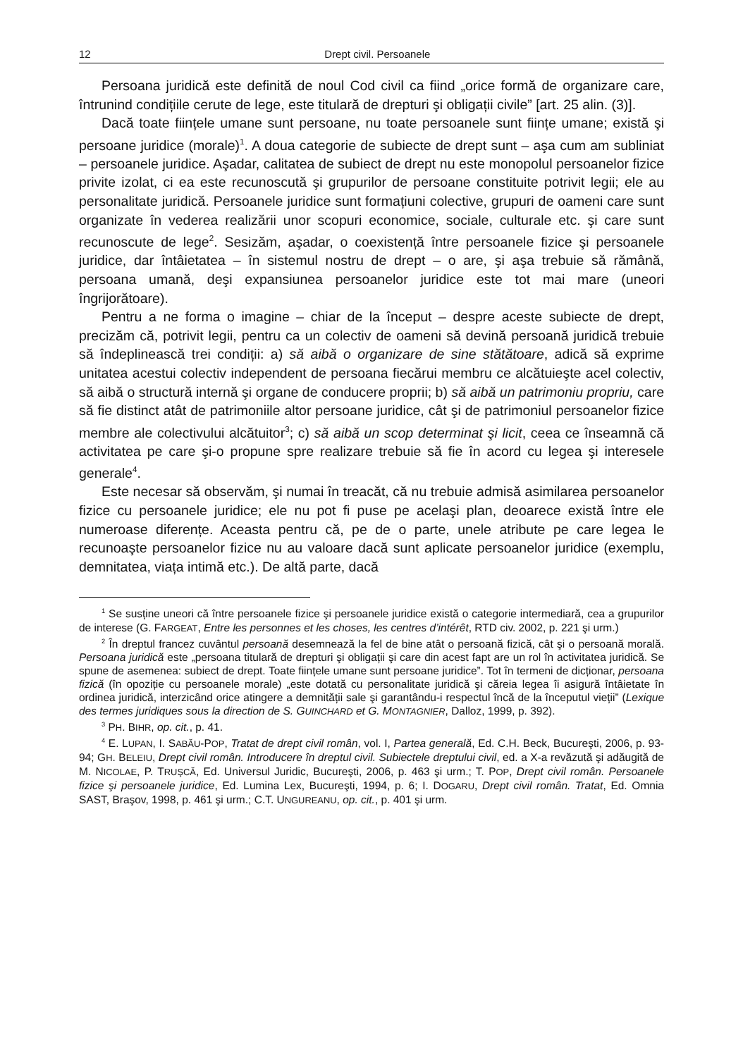12 Drept civil. Persoanele
Persoana juridică este definită de noul Cod civil ca fiind „orice formă de organizare care, întrunind condițiile cerute de lege, este titulară de drepturi şi obligații civile” [art. 25 alin. (3)].
Dacă toate ființele umane sunt persoane, nu toate persoanele sunt ființe umane; există şi persoane juridice (morale)<sup>1</sup>. A doua categorie de subiecte de drept sunt – aşa cum am subliniat – persoanele juridice. Aşadar, calitatea de subiect de drept nu este monopolul persoanelor fizice privite izolat, ci ea este recunoscută şi grupurilor de persoane constituite potrivit legii; ele au personalitate juridică. Persoanele juridice sunt formațiuni colective, grupuri de oameni care sunt organizate în vederea realizării unor scopuri economice, sociale, culturale etc. şi care sunt recunoscute de lege<sup>2</sup>. Sesizăm, aşadar, o coexistență între persoanele fizice şi persoanele juridice, dar întâietatea – în sistemul nostru de drept – o are, şi aşa trebuie să rămână, persoana umană, deşi expansiunea persoanelor juridice este tot mai mare (uneori îngrijorătoare).
Pentru a ne forma o imagine – chiar de la început – despre aceste subiecte de drept, precizăm că, potrivit legii, pentru ca un colectiv de oameni să devină persoană juridică trebuie să îndeplinească trei condiții: a) să aibă o organizare de sine stătătoare, adică să exprime unitatea acestui colectiv independent de persoana fiecărui membru ce alcătuieşte acel colectiv, să aibă o structură internă şi organe de conducere proprii; b) să aibă un patrimoniu propriu, care să fie distinct atât de patrimoniile altor persoane juridice, cât şi de patrimoniul persoanelor fizice membre ale colectivului alcătuitor<sup>3</sup>; c) să aibă un scop determinat şi licit, ceea ce înseamnă că activitatea pe care şi-o propune spre realizare trebuie să fie în acord cu legea şi interesele generale<sup>4</sup>.
Este necesar să observăm, şi numai în treacăt, că nu trebuie admisă asimilarea persoanelor fizice cu persoanele juridice; ele nu pot fi puse pe acelaşi plan, deoarece există între ele numeroase diferențe. Aceasta pentru că, pe de o parte, unele atribute pe care legea le recunoaşte persoanelor fizice nu au valoare dacă sunt aplicate persoanelor juridice (exemplu, demnitatea, viața intimă etc.). De altă parte, dacă
<sup>1</sup> Se susține uneori că între persoanele fizice şi persoanele juridice există o categorie intermediară, cea a grupurilor de interese (G. FARGEAT, Entre les personnes et les choses, les centres d’intérêt, RTD civ. 2002, p. 221 şi urm.)
<sup>2</sup> În dreptul francez cuvântul persoană desemnează la fel de bine atât o persoană fizică, cât şi o persoană morală. Persoana juridică este „persoana titulară de drepturi şi obligații şi care din acest fapt are un rol în activitatea juridică. Se spune de asemenea: subiect de drept. Toate ființele umane sunt persoane juridice”. Tot în termeni de dicționar, persoana fizică (în opoziție cu persoanele morale) „este dotată cu personalitate juridică şi căreia legea îi asigură întâietate în ordinea juridică, interzicând orice atingere a demnității sale şi garantându-i respectul încă de la începutul vieții” (Lexique des termes juridiques sous la direction de S. GUINCHARD et G. MONTAGNIER, Dalloz, 1999, p. 392).
<sup>3</sup> PH. BIHR, op. cit., p. 41.
<sup>4</sup> E. LUPAN, I. SABĂU-POP, Tratat de drept civil român, vol. I, Partea generală, Ed. C.H. Beck, Bucureşti, 2006, p. 93-94; GH. BELEIU, Drept civil român. Introducere în dreptul civil. Subiectele dreptului civil, ed. a X-a revăzută şi adăugită de M. NICOLAE, P. TRUŞCĂ, Ed. Universul Juridic, Bucureşti, 2006, p. 463 şi urm.; T. POP, Drept civil român. Persoanele fizice şi persoanele juridice, Ed. Lumina Lex, Bucureşti, 1994, p. 6; I. DOGARU, Drept civil român. Tratat, Ed. Omnia SAST, Braşov, 1998, p. 461 şi urm.; C.T. UNGUREANU, op. cit., p. 401 şi urm.